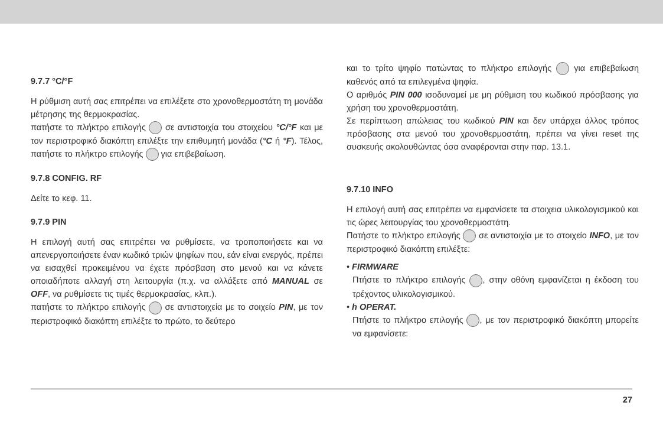9.7.7 °C/°F
Η ρύθμιση αυτή σας επιτρέπει να επιλέξετε στο χρονοθερμοστάτη τη μονάδα μέτρησης της θερμοκρασίας.
πατήστε το πλήκτρο επιλογής σε αντιστοιχία του στοιχείου °C/°F και με τον περιστροφικό διακόπτη επιλέξτε την επιθυμητή μονάδα (°C ή °F). Τέλος, πατήστε το πλήκτρο επιλογής για επιβεβαίωση.
9.7.8 CONFIG. RF
Δείτε το κεφ. 11.
9.7.9 PIN
Η επιλογή αυτή σας επιτρέπει να ρυθμίσετε, να τροποποιήσετε και να απενεργοποιήσετε έναν κωδικό τριών ψηφίων που, εάν είναι ενεργός, πρέπει να εισαχθεί προκειμένου να έχετε πρόσβαση στο μενού και να κάνετε οποιαδήποτε αλλαγή στη λειτουργία (π.χ. να αλλάξετε από MANUAL σε OFF, να ρυθμίσετε τις τιμές θερμοκρασίας, κλπ.).
πατήστε το πλήκτρο επιλογής σε αντιστοιχεία με το σοιχείο PIN, με τον περιστροφικό διακόπτη επιλέξτε το πρώτο, το δεύτερο
και το τρίτο ψηφίο πατώντας το πλήκτρο επιλογής για επιβεβαίωση καθενός από τα επιλεγμένα ψηφία.
Ο αριθμός PIN 000 ισοδυναμεί με μη ρύθμιση του κωδικού πρόσβασης για χρήση του χρονοθερμοστάτη.
Σε περίπτωση απώλειας του κωδικού PIN και δεν υπάρχει άλλος τρόπος πρόσβασης στα μενού του χρονοθερμοστάτη, πρέπει να γίνει reset της συσκευής ακολουθώντας όσα αναφέρονται στην παρ. 13.1.
9.7.10 INFO
Η επιλογή αυτή σας επιτρέπει να εμφανίσετε τα στοιχεια υλικολογισμικού και τις ώρες λειτουργίας του χρονοθερμοστάτη.
Πατήστε το πλήκτρο επιλογής σε αντιστοιχία με το στοιχείο INFO, με τον περιστροφικό διακόπτη επιλέξτε:
• FIRMWARE
Πτήστε το πλήκτρο επιλογής , στην οθόνη εμφανίζεται η έκδοση του τρέχοντος υλικολογισμικού.
• h OPERAT.
Πτήστε το πλήκτρο επιλογής , με τον περιστροφικό διακόπτη μπορείτε να εμφανίσετε:
27